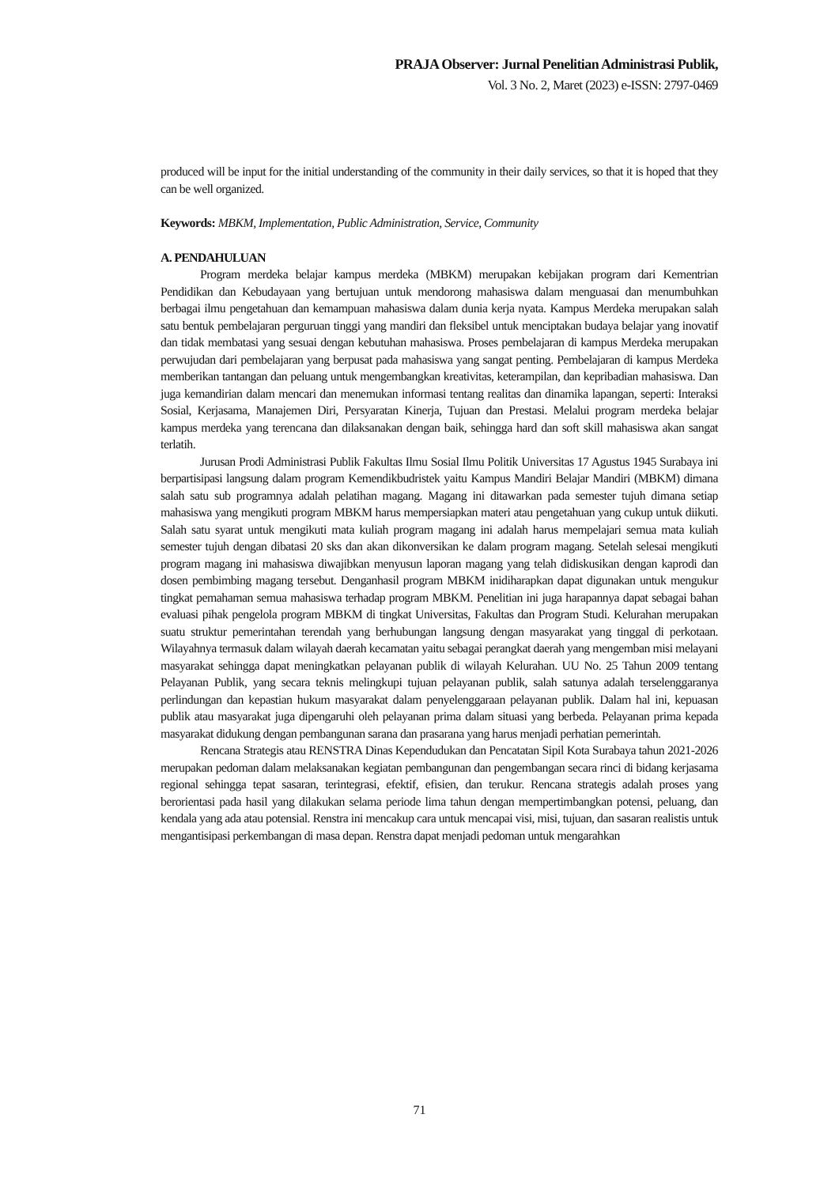PRAJA Observer: Jurnal Penelitian Administrasi Publik,
Vol. 3 No. 2, Maret (2023) e-ISSN: 2797-0469
produced will be input for the initial understanding of the community in their daily services, so that it is hoped that they can be well organized.
Keywords: MBKM, Implementation, Public Administration, Service, Community
A. PENDAHULUAN
Program merdeka belajar kampus merdeka (MBKM) merupakan kebijakan program dari Kementrian Pendidikan dan Kebudayaan yang bertujuan untuk mendorong mahasiswa dalam menguasai dan menumbuhkan berbagai ilmu pengetahuan dan kemampuan mahasiswa dalam dunia kerja nyata. Kampus Merdeka merupakan salah satu bentuk pembelajaran perguruan tinggi yang mandiri dan fleksibel untuk menciptakan budaya belajar yang inovatif dan tidak membatasi yang sesuai dengan kebutuhan mahasiswa. Proses pembelajaran di kampus Merdeka merupakan perwujudan dari pembelajaran yang berpusat pada mahasiswa yang sangat penting. Pembelajaran di kampus Merdeka memberikan tantangan dan peluang untuk mengembangkan kreativitas, keterampilan, dan kepribadian mahasiswa. Dan juga kemandirian dalam mencari dan menemukan informasi tentang realitas dan dinamika lapangan, seperti: Interaksi Sosial, Kerjasama, Manajemen Diri, Persyaratan Kinerja, Tujuan dan Prestasi. Melalui program merdeka belajar kampus merdeka yang terencana dan dilaksanakan dengan baik, sehingga hard dan soft skill mahasiswa akan sangat terlatih.
Jurusan Prodi Administrasi Publik Fakultas Ilmu Sosial Ilmu Politik Universitas 17 Agustus 1945 Surabaya ini berpartisipasi langsung dalam program Kemendikbudristek yaitu Kampus Mandiri Belajar Mandiri (MBKM) dimana salah satu sub programnya adalah pelatihan magang. Magang ini ditawarkan pada semester tujuh dimana setiap mahasiswa yang mengikuti program MBKM harus mempersiapkan materi atau pengetahuan yang cukup untuk diikuti. Salah satu syarat untuk mengikuti mata kuliah program magang ini adalah harus mempelajari semua mata kuliah semester tujuh dengan dibatasi 20 sks dan akan dikonversikan ke dalam program magang. Setelah selesai mengikuti program magang ini mahasiswa diwajibkan menyusun laporan magang yang telah didiskusikan dengan kaprodi dan dosen pembimbing magang tersebut. Denganhasil program MBKM inidiharapkan dapat digunakan untuk mengukur tingkat pemahaman semua mahasiswa terhadap program MBKM. Penelitian ini juga harapannya dapat sebagai bahan evaluasi pihak pengelola program MBKM di tingkat Universitas, Fakultas dan Program Studi. Kelurahan merupakan suatu struktur pemerintahan terendah yang berhubungan langsung dengan masyarakat yang tinggal di perkotaan. Wilayahnya termasuk dalam wilayah daerah kecamatan yaitu sebagai perangkat daerah yang mengemban misi melayani masyarakat sehingga dapat meningkatkan pelayanan publik di wilayah Kelurahan. UU No. 25 Tahun 2009 tentang Pelayanan Publik, yang secara teknis melingkupi tujuan pelayanan publik, salah satunya adalah terselenggaranya perlindungan dan kepastian hukum masyarakat dalam penyelenggaraan pelayanan publik. Dalam hal ini, kepuasan publik atau masyarakat juga dipengaruhi oleh pelayanan prima dalam situasi yang berbeda. Pelayanan prima kepada masyarakat didukung dengan pembangunan sarana dan prasarana yang harus menjadi perhatian pemerintah.
Rencana Strategis atau RENSTRA Dinas Kependudukan dan Pencatatan Sipil Kota Surabaya tahun 2021-2026 merupakan pedoman dalam melaksanakan kegiatan pembangunan dan pengembangan secara rinci di bidang kerjasama regional sehingga tepat sasaran, terintegrasi, efektif, efisien, dan terukur. Rencana strategis adalah proses yang berorientasi pada hasil yang dilakukan selama periode lima tahun dengan mempertimbangkan potensi, peluang, dan kendala yang ada atau potensial. Renstra ini mencakup cara untuk mencapai visi, misi, tujuan, dan sasaran realistis untuk mengantisipasi perkembangan di masa depan. Renstra dapat menjadi pedoman untuk mengarahkan
71